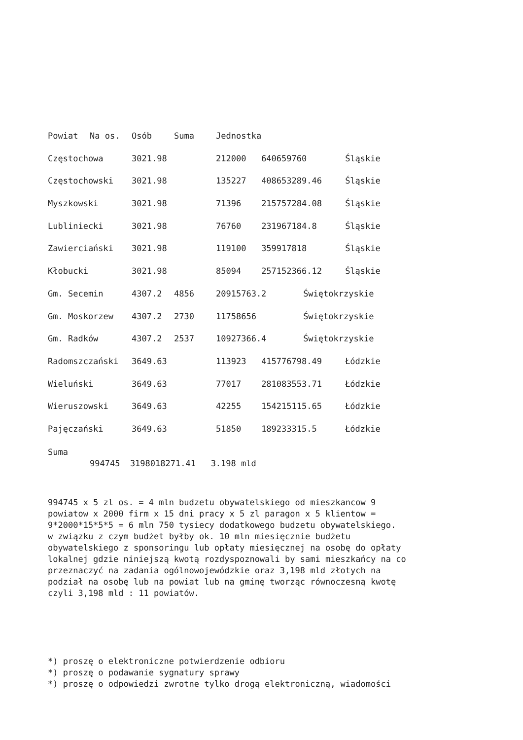| Powiat | Na os. | Osób | Suma | Jednostka | | | |
| --- | --- | --- | --- | --- | --- | --- | --- |
| Częstochowa | | 3021.98 | | 212000 | 640659760 | | Śląskie |
| Częstochowski | | 3021.98 | | 135227 | 408653289.46 | | Śląskie |
| Myszkowski | | 3021.98 | | 71396 | 215757284.08 | | Śląskie |
| Lubliniecki | | 3021.98 | | 76760 | 231967184.8 | | Śląskie |
| Zawierciański | | 3021.98 | | 119100 | 359917818 | | Śląskie |
| Kłobucki | | 3021.98 | | 85094 | 257152366.12 | | Śląskie |
| Gm. Secemin | | 4307.2 | 4856 | 20915763.2 | | Świętokrzyskie | |
| Gm. Moskorzew | | 4307.2 | 2730 | 11758656 | | Świętokrzyskie | |
| Gm. Radków | | 4307.2 | 2537 | 10927366.4 | | Świętokrzyskie | |
| Radomszczański | | 3649.63 | | 113923 | 415776798.49 | | Łódzkie |
| Wieluński | | 3649.63 | | 77017 | 281083553.71 | | Łódzkie |
| Wieruszowski | | 3649.63 | | 42255 | 154215115.65 | | Łódzkie |
| Pajęczański | | 3649.63 | | 51850 | 189233315.5 | | Łódzkie |
Suma
994745 3198018271.41 3.198 mld
994745 x 5 zl os. = 4 mln budzetu obywatelskiego od mieszkancow 9
powiatow x 2000 firm x 15 dni pracy x 5 zl paragon x 5 klientow =
9*2000*15*5*5 = 6 mln 750 tysiecy dodatkowego budzetu obywatelskiego.
w związku z czym budżet byłby ok. 10 mln miesięcznie budżetu
obywatelskiego z sponsoringu lub opłaty miesięcznej na osobę do opłaty
lokalnej gdzie niniejszą kwotą rozdyspoznowali by sami mieszkańcy na co
przeznaczyć na zadania ogólnowojewódzkie oraz 3,198 mld złotych na
podział na osobę lub na powiat lub na gminę tworząc równoczesną kwotę
czyli 3,198 mld : 11 powiatów.
*) proszę o elektroniczne potwierdzenie odbioru
*) proszę o podawanie sygnatury sprawy
*) proszę o odpowiedzi zwrotne tylko drogą elektroniczną, wiadomości